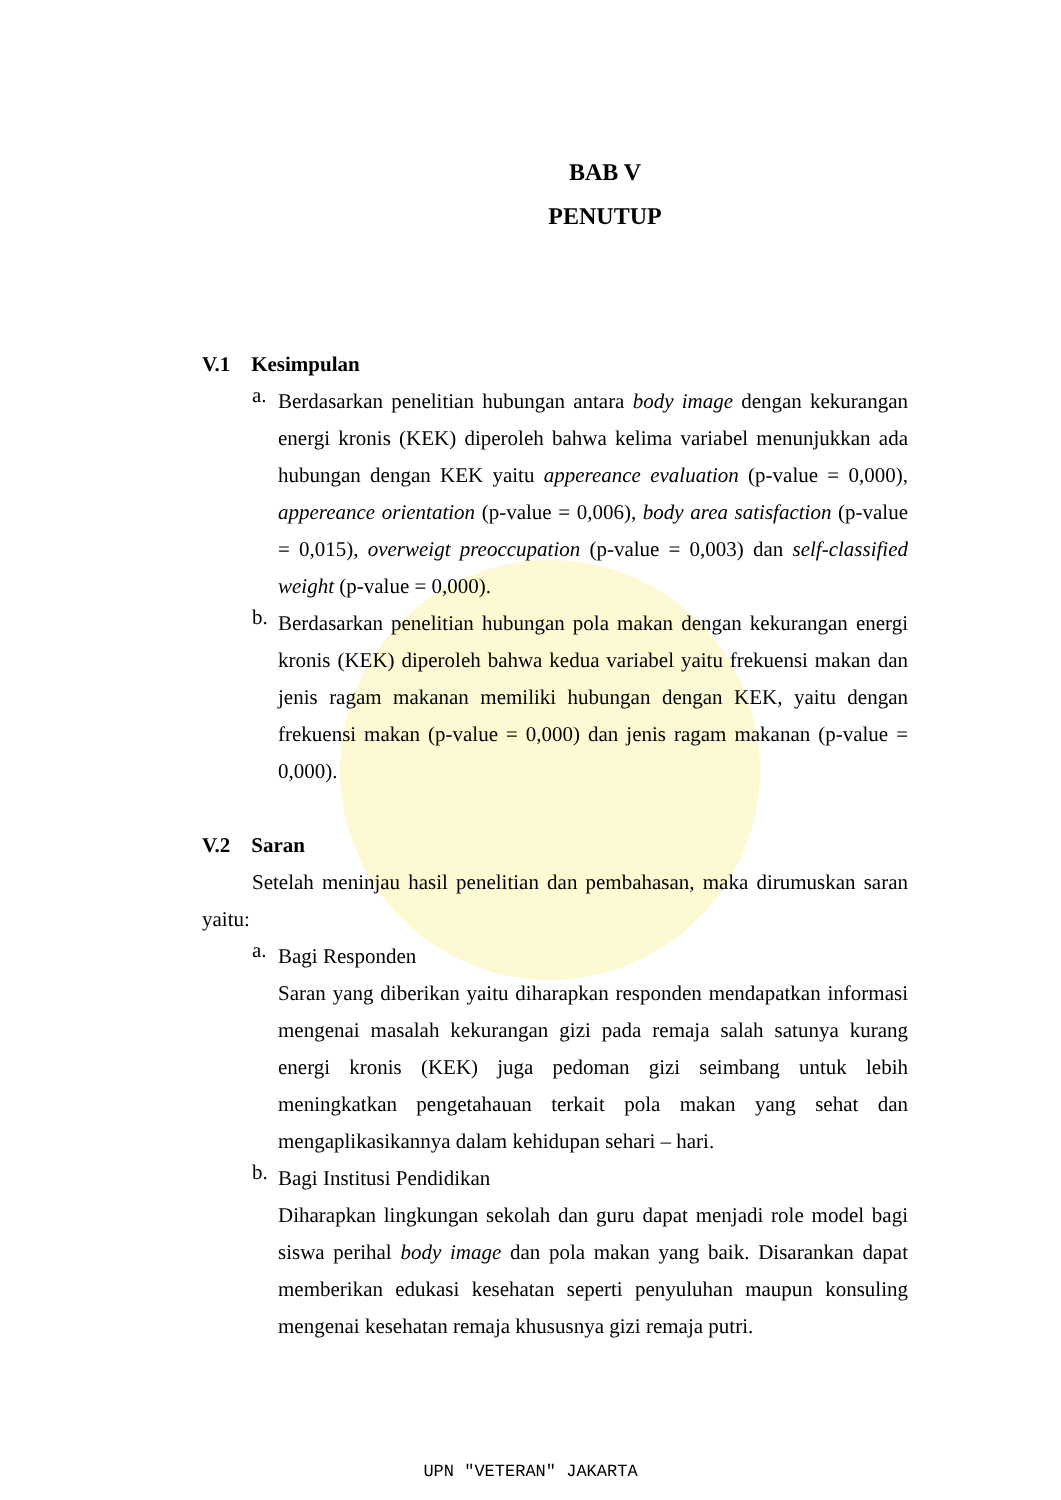BAB V
PENUTUP
V.1 Kesimpulan
a.
Berdasarkan penelitian hubungan antara body image dengan kekurangan energi kronis (KEK) diperoleh bahwa kelima variabel menunjukkan ada hubungan dengan KEK yaitu appereance evaluation (p-value = 0,000), appereance orientation (p-value = 0,006), body area satisfaction (p-value = 0,015), overweigt preoccupation (p-value = 0,003) dan self-classified weight (p-value = 0,000).
b.
Berdasarkan penelitian hubungan pola makan dengan kekurangan energi kronis (KEK) diperoleh bahwa kedua variabel yaitu frekuensi makan dan jenis ragam makanan memiliki hubungan dengan KEK, yaitu dengan frekuensi makan (p-value = 0,000) dan jenis ragam makanan (p-value = 0,000).
V.2 Saran
Setelah meninjau hasil penelitian dan pembahasan, maka dirumuskan saran yaitu:
a.
Bagi Responden
Saran yang diberikan yaitu diharapkan responden mendapatkan informasi mengenai masalah kekurangan gizi pada remaja salah satunya kurang energi kronis (KEK) juga pedoman gizi seimbang untuk lebih meningkatkan pengetahauan terkait pola makan yang sehat dan mengaplikasikannya dalam kehidupan sehari – hari.
b.
Bagi Institusi Pendidikan
Diharapkan lingkungan sekolah dan guru dapat menjadi role model bagi siswa perihal body image dan pola makan yang baik. Disarankan dapat memberikan edukasi kesehatan seperti penyuluhan maupun konsuling mengenai kesehatan remaja khususnya gizi remaja putri.
UPN "VETERAN" JAKARTA